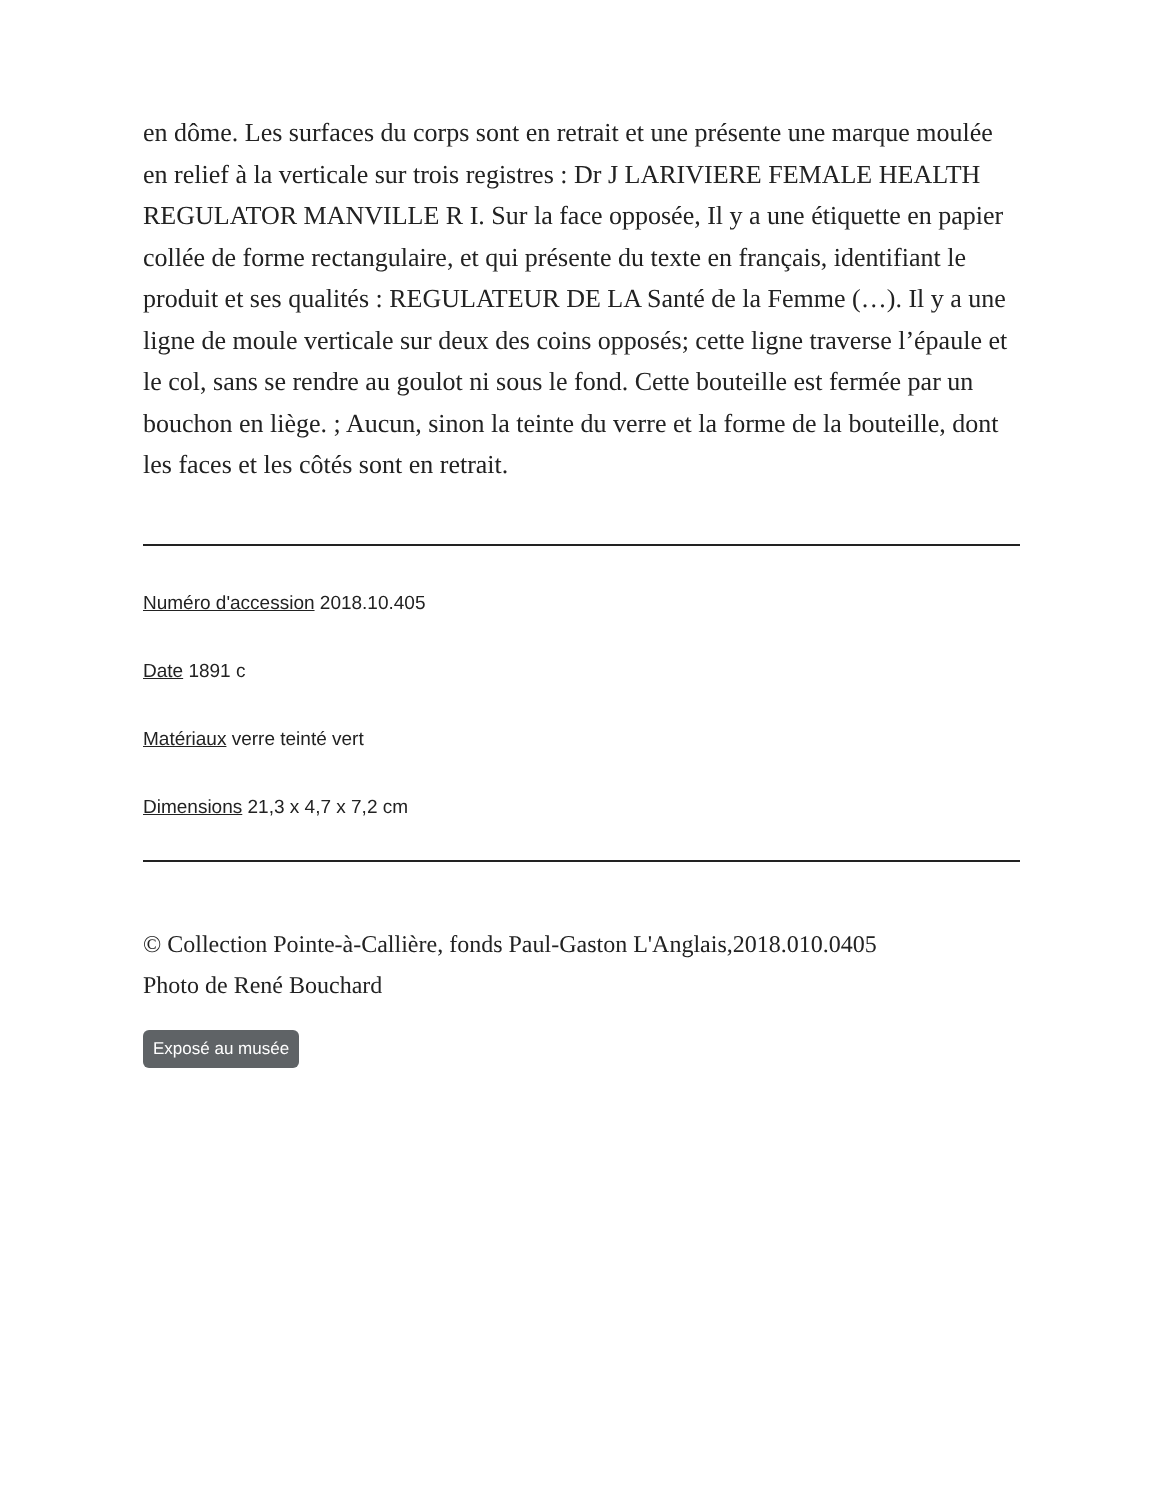en dôme. Les surfaces du corps sont en retrait et une présente une marque moulée en relief à la verticale sur trois registres : Dr J LARIVIERE FEMALE HEALTH REGULATOR MANVILLE R I. Sur la face opposée, Il y a une étiquette en papier collée de forme rectangulaire, et qui présente du texte en français, identifiant le produit et ses qualités : REGULATEUR DE LA Santé de la Femme (…). Il y a une ligne de moule verticale sur deux des coins opposés; cette ligne traverse l’épaule et le col, sans se rendre au goulot ni sous le fond. Cette bouteille est fermée par un bouchon en liège. ; Aucun, sinon la teinte du verre et la forme de la bouteille, dont les faces et les côtés sont en retrait.
Numéro d'accession 2018.10.405
Date 1891 c
Matériaux verre teinté vert
Dimensions 21,3 x 4,7 x 7,2 cm
© Collection Pointe-à-Callière, fonds Paul-Gaston L'Anglais,2018.010.0405
Photo de René Bouchard
Exposé au musée